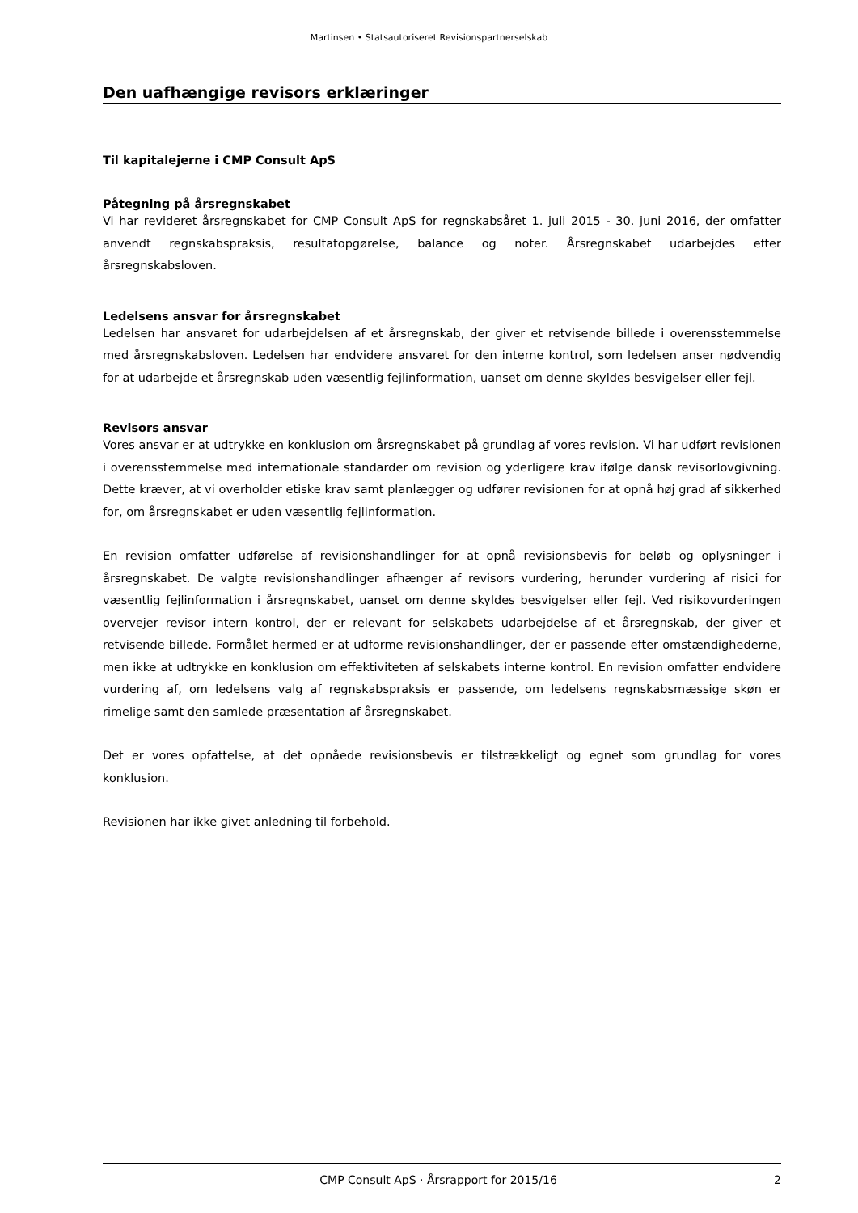Martinsen • Statsautoriseret Revisionspartnerselskab
Den uafhængige revisors erklæringer
Til kapitalejerne i CMP Consult ApS
Påtegning på årsregnskabet
Vi har revideret årsregnskabet for CMP Consult ApS for regnskabsåret 1. juli 2015 - 30. juni 2016, der omfatter anvendt regnskabspraksis, resultatopgørelse, balance og noter. Årsregnskabet udarbejdes efter årsregnskabsloven.
Ledelsens ansvar for årsregnskabet
Ledelsen har ansvaret for udarbejdelsen af et årsregnskab, der giver et retvisende billede i overens­stemmelse med årsregnskabsloven. Ledelsen har endvidere ansvaret for den interne kontrol, som le­delsen anser nødvendig for at udarbejde et årsregnskab uden væsentlig fejlinformation, uanset om denne skyldes besvigelser eller fejl.
Revisors ansvar
Vores ansvar er at udtrykke en konklusion om årsregnskabet på grundlag af vores revision. Vi har ud­ført revisionen i overensstemmelse med internationale standarder om revision og yderligere krav ifølge dansk revisorlovgivning. Dette kræver, at vi overholder etiske krav samt planlægger og udfører revisionen for at opnå høj grad af sikkerhed for, om årsregnskabet er uden væsentlig fejlinformation.
En revision omfatter udførelse af revisionshandlinger for at opnå revisionsbevis for beløb og oplys­ninger i årsregnskabet. De valgte revisionshandlinger afhænger af revisors vurdering, herunder vurde­ring af risici for væsentlig fejlinformation i årsregnskabet, uanset om denne skyldes besvigelser eller fejl. Ved risikovurderingen overvejer revisor intern kontrol, der er relevant for selskabets udarbejdelse af et årsregnskab, der giver et retvisende billede. Formålet hermed er at udforme revisionshandlinger, der er passende efter omstændighederne, men ikke at udtrykke en konklusion om effektiviteten af sel­skabets interne kontrol. En revision omfatter endvidere vurdering af, om ledelsens valg af regnskabs­praksis er passende, om ledelsens regnskabsmæssige skøn er rimelige samt den samlede præsenta­tion af årsregnskabet.
Det er vores opfattelse, at det opnåede revisionsbevis er tilstrækkeligt og egnet som grundlag for vores konklusion.
Revisionen har ikke givet anledning til forbehold.
CMP Consult ApS · Årsrapport for 2015/16 2